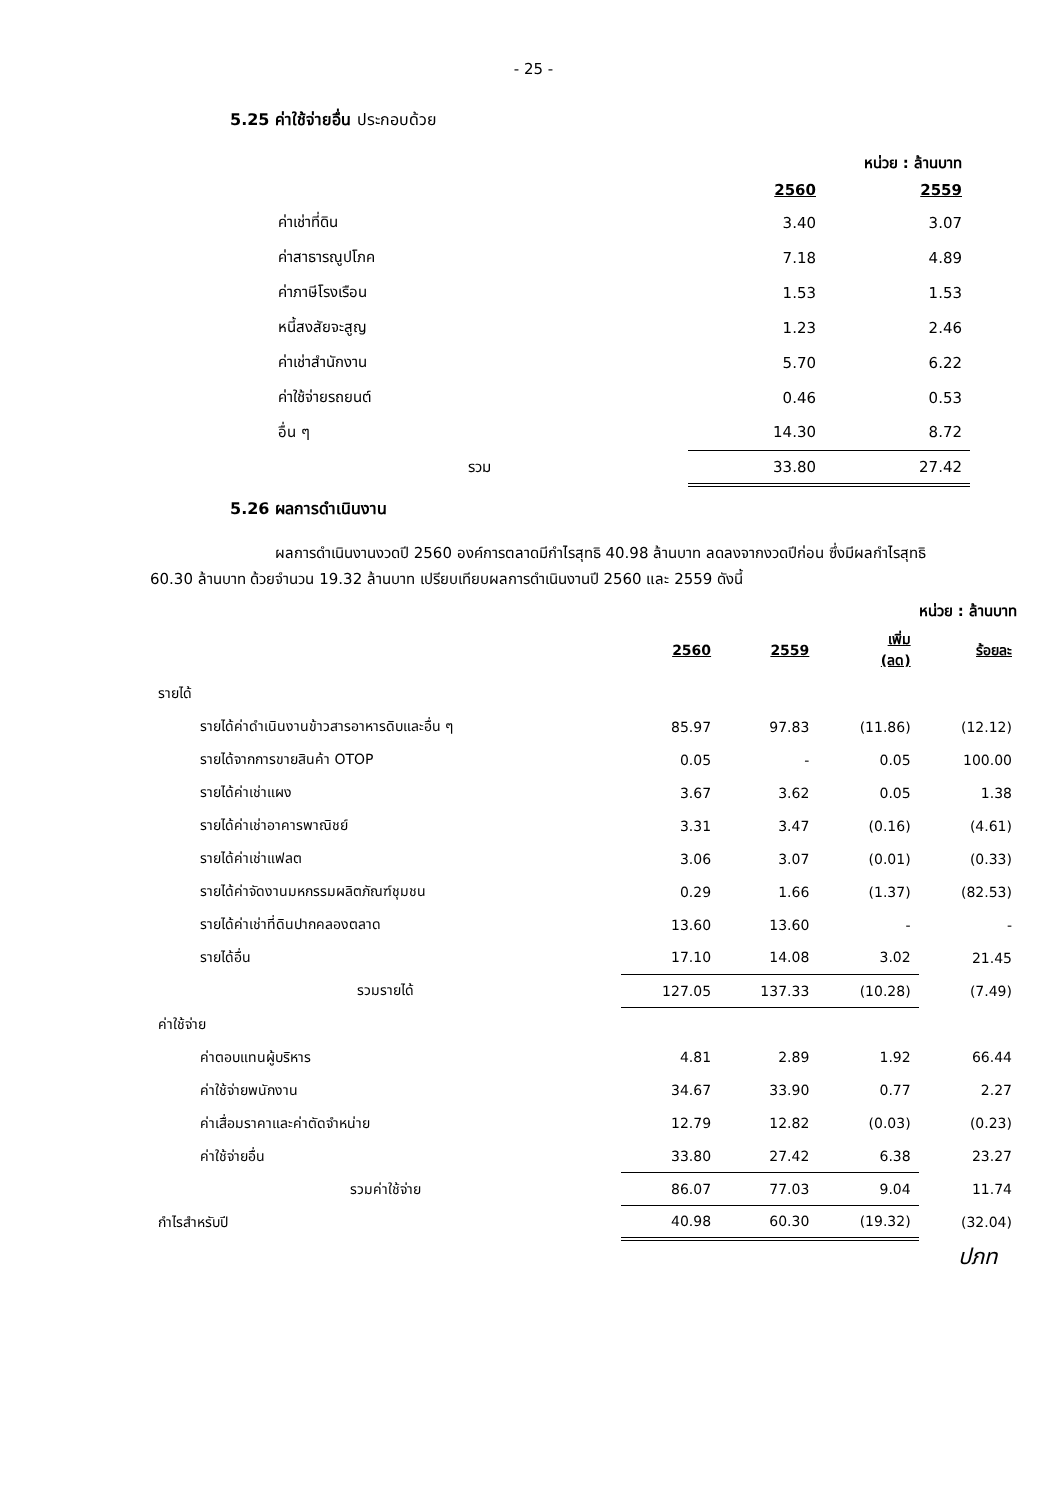- 25 -
5.25 ค่าใช้จ่ายอื่น ประกอบด้วย
หน่วย : ล้านบาท
| | 2560 | 2559 |
| --- | --- | --- |
| ค่าเช่าที่ดิน | 3.40 | 3.07 |
| ค่าสาธารณูปโภค | 7.18 | 4.89 |
| ค่าภาษีโรงเรือน | 1.53 | 1.53 |
| หนี้สงสัยจะสูญ | 1.23 | 2.46 |
| ค่าเช่าสำนักงาน | 5.70 | 6.22 |
| ค่าใช้จ่ายรถยนต์ | 0.46 | 0.53 |
| อื่น ๆ | 14.30 | 8.72 |
| รวม | 33.80 | 27.42 |
5.26 ผลการดำเนินงาน
ผลการดำเนินงานงวดปี 2560 องค์การตลาดมีกำไรสุทธิ 40.98 ล้านบาท ลดลงจากงวดปีก่อน ซึ่งมีผลกำไรสุทธิ 60.30 ล้านบาท ด้วยจำนวน 19.32 ล้านบาท เปรียบเทียบผลการดำเนินงานปี 2560 และ 2559 ดังนี้
หน่วย : ล้านบาท
| | 2560 | 2559 | เพิ่ม (ลด) | ร้อยละ |
| --- | --- | --- | --- | --- |
| รายได้ | | | | |
| รายได้ค่าดำเนินงานข้าวสารอาหารดิบและอื่น ๆ | 85.97 | 97.83 | (11.86) | (12.12) |
| รายได้จากการขายสินค้า OTOP | 0.05 | - | 0.05 | 100.00 |
| รายได้ค่าเช่าแผง | 3.67 | 3.62 | 0.05 | 1.38 |
| รายได้ค่าเช่าอาคารพาณิชย์ | 3.31 | 3.47 | (0.16) | (4.61) |
| รายได้ค่าเช่าแฟลต | 3.06 | 3.07 | (0.01) | (0.33) |
| รายได้ค่าจัดงานมหกรรมผลิตภัณฑ์ชุมชน | 0.29 | 1.66 | (1.37) | (82.53) |
| รายได้ค่าเช่าที่ดินปากคลองตลาด | 13.60 | 13.60 | - | - |
| รายได้อื่น | 17.10 | 14.08 | 3.02 | 21.45 |
| รวมรายได้ | 127.05 | 137.33 | (10.28) | (7.49) |
| ค่าใช้จ่าย | | | | |
| ค่าตอบแทนผู้บริหาร | 4.81 | 2.89 | 1.92 | 66.44 |
| ค่าใช้จ่ายพนักงาน | 34.67 | 33.90 | 0.77 | 2.27 |
| ค่าเสื่อมราคาและค่าตัดจำหน่าย | 12.79 | 12.82 | (0.03) | (0.23) |
| ค่าใช้จ่ายอื่น | 33.80 | 27.42 | 6.38 | 23.27 |
| รวมค่าใช้จ่าย | 86.07 | 77.03 | 9.04 | 11.74 |
| กำไรสำหรับปี | 40.98 | 60.30 | (19.32) | (32.04) |
ปภท